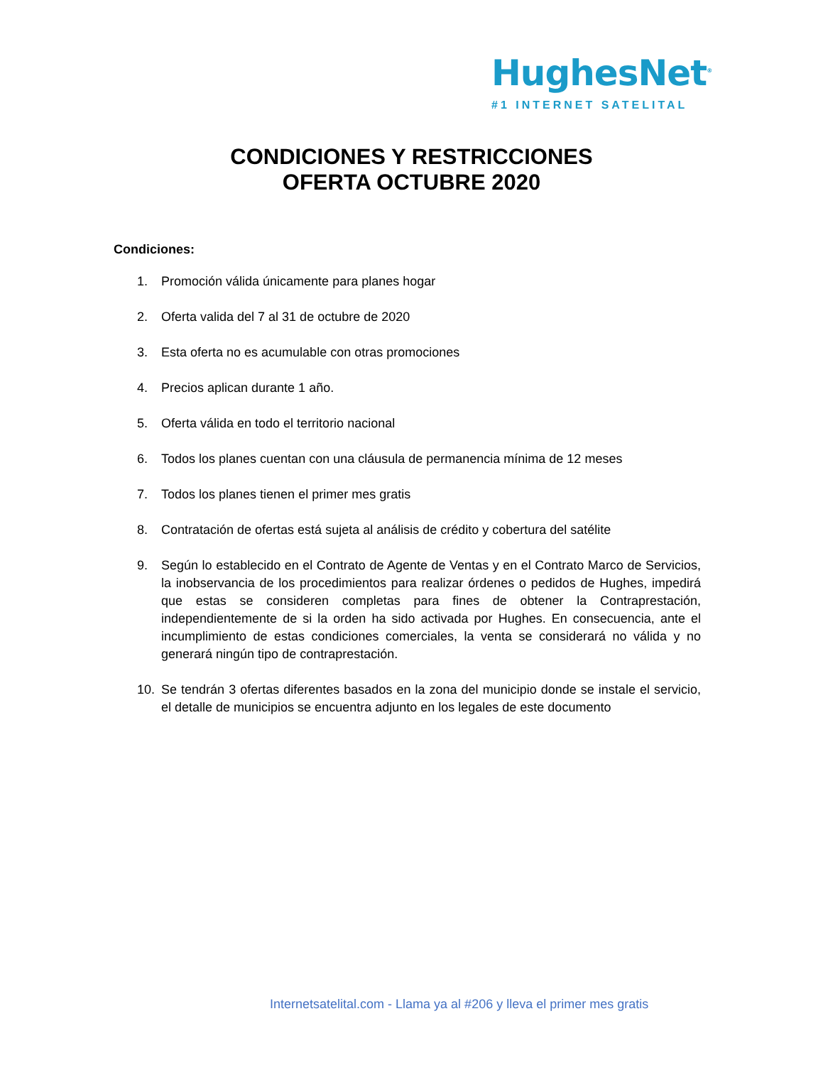HughesNet<sup>®</sup>
#1 INTERNET SATELITAL
CONDICIONES Y RESTRICCIONES
OFERTA OCTUBRE 2020
Condiciones:
1. Promoción válida únicamente para planes hogar
2. Oferta valida del 7 al 31 de octubre de 2020
3. Esta oferta no es acumulable con otras promociones
4. Precios aplican durante 1 año.
5. Oferta válida en todo el territorio nacional
6. Todos los planes cuentan con una cláusula de permanencia mínima de 12 meses
7. Todos los planes tienen el primer mes gratis
8. Contratación de ofertas está sujeta al análisis de crédito y cobertura del satélite
9. Según lo establecido en el Contrato de Agente de Ventas y en el Contrato Marco de Servicios, la inobservancia de los procedimientos para realizar órdenes o pedidos de Hughes, impedirá que estas se consideren completas para fines de obtener la Contraprestación, independientemente de si la orden ha sido activada por Hughes. En consecuencia, ante el incumplimiento de estas condiciones comerciales, la venta se considerará no válida y no generará ningún tipo de contraprestación.
10. Se tendrán 3 ofertas diferentes basados en la zona del municipio donde se instale el servicio, el detalle de municipios se encuentra adjunto en los legales de este documento
Internetsatelital.com - Llama ya al #206 y lleva el primer mes gratis